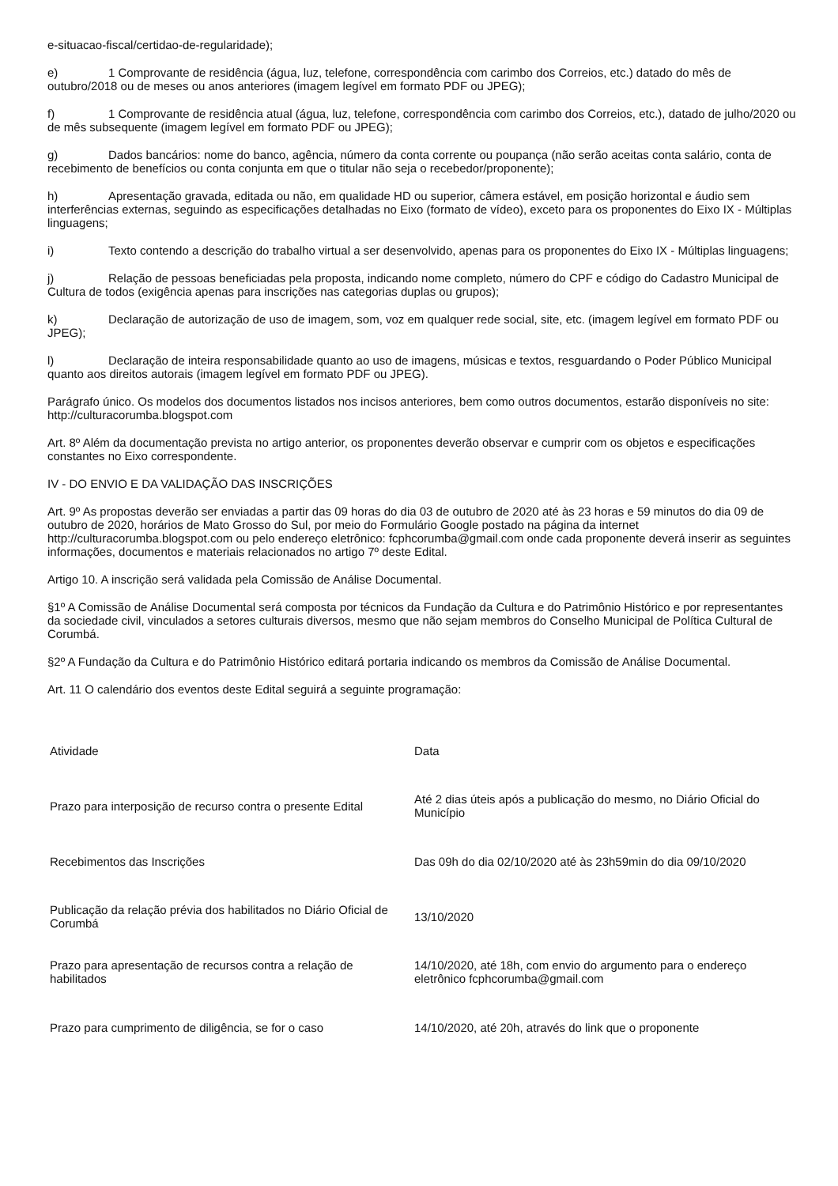e-situacao-fiscal/certidao-de-regularidade);
e) 1 Comprovante de residência (água, luz, telefone, correspondência com carimbo dos Correios, etc.) datado do mês de outubro/2018 ou de meses ou anos anteriores (imagem legível em formato PDF ou JPEG);
f) 1 Comprovante de residência atual (água, luz, telefone, correspondência com carimbo dos Correios, etc.), datado de julho/2020 ou de mês subsequente (imagem legível em formato PDF ou JPEG);
g) Dados bancários: nome do banco, agência, número da conta corrente ou poupança (não serão aceitas conta salário, conta de recebimento de benefícios ou conta conjunta em que o titular não seja o recebedor/proponente);
h) Apresentação gravada, editada ou não, em qualidade HD ou superior, câmera estável, em posição horizontal e áudio sem interferências externas, seguindo as especificações detalhadas no Eixo (formato de vídeo), exceto para os proponentes do Eixo IX - Múltiplas linguagens;
i) Texto contendo a descrição do trabalho virtual a ser desenvolvido, apenas para os proponentes do Eixo IX - Múltiplas linguagens;
j) Relação de pessoas beneficiadas pela proposta, indicando nome completo, número do CPF e código do Cadastro Municipal de Cultura de todos (exigência apenas para inscrições nas categorias duplas ou grupos);
k) Declaração de autorização de uso de imagem, som, voz em qualquer rede social, site, etc. (imagem legível em formato PDF ou JPEG);
l) Declaração de inteira responsabilidade quanto ao uso de imagens, músicas e textos, resguardando o Poder Público Municipal quanto aos direitos autorais (imagem legível em formato PDF ou JPEG).
Parágrafo único. Os modelos dos documentos listados nos incisos anteriores, bem como outros documentos, estarão disponíveis no site: http://culturacorumba.blogspot.com
Art. 8º Além da documentação prevista no artigo anterior, os proponentes deverão observar e cumprir com os objetos e especificações constantes no Eixo correspondente.
IV - DO ENVIO E DA VALIDAÇÃO DAS INSCRIÇÕES
Art. 9º As propostas deverão ser enviadas a partir das 09 horas do dia 03 de outubro de 2020 até às 23 horas e 59 minutos do dia 09 de outubro de 2020, horários de Mato Grosso do Sul, por meio do Formulário Google postado na página da internet http://culturacorumba.blogspot.com ou pelo endereço eletrônico: fcphcorumba@gmail.com onde cada proponente deverá inserir as seguintes informações, documentos e materiais relacionados no artigo 7º deste Edital.
Artigo 10. A inscrição será validada pela Comissão de Análise Documental.
§1º A Comissão de Análise Documental será composta por técnicos da Fundação da Cultura e do Patrimônio Histórico e por representantes da sociedade civil, vinculados a setores culturais diversos, mesmo que não sejam membros do Conselho Municipal de Política Cultural de Corumbá.
§2º A Fundação da Cultura e do Patrimônio Histórico editará portaria indicando os membros da Comissão de Análise Documental.
Art. 11 O calendário dos eventos deste Edital seguirá a seguinte programação:
| Atividade | Data |
| Prazo para interposição de recurso contra o presente Edital | Até 2 dias úteis após a publicação do mesmo, no Diário Oficial do Município |
| Recebimentos das Inscrições | Das 09h do dia 02/10/2020 até às 23h59min do dia 09/10/2020 |
| Publicação da relação prévia dos habilitados no Diário Oficial de Corumbá | 13/10/2020 |
| Prazo para apresentação de recursos contra a relação de habilitados | 14/10/2020, até 18h, com envio do argumento para o endereço eletrônico fcphcorumba@gmail.com |
| Prazo para cumprimento de diligência, se for o caso | 14/10/2020, até 20h, através do link que o proponente |